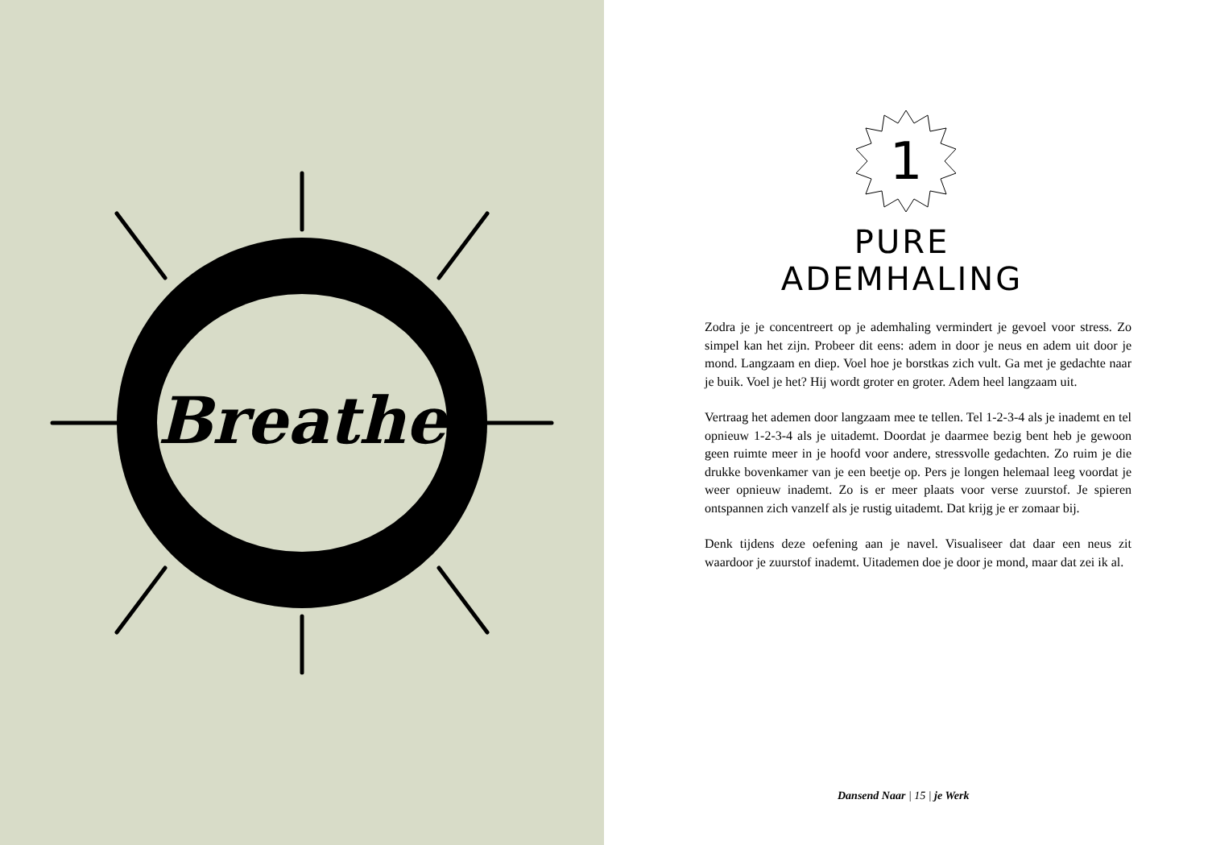Breathe
1
PURE ADEMHALING
Zodra je je concentreert op je ademhaling vermindert je gevoel voor stress. Zo simpel kan het zijn. Probeer dit eens: adem in door je neus en adem uit door je mond. Langzaam en diep. Voel hoe je borstkas zich vult. Ga met je gedachte naar je buik. Voel je het? Hij wordt groter en groter. Adem heel langzaam uit.
Vertraag het ademen door langzaam mee te tellen. Tel 1-2-3-4 als je inademt en tel opnieuw 1-2-3-4 als je uitademt. Doordat je daarmee bezig bent heb je gewoon geen ruimte meer in je hoofd voor andere, stressvolle gedachten. Zo ruim je die drukke bovenkamer van je een beetje op. Pers je longen helemaal leeg voordat je weer opnieuw inademt. Zo is er meer plaats voor verse zuurstof. Je spieren ontspannen zich vanzelf als je rustig uitademt. Dat krijg je er zomaar bij.
Denk tijdens deze oefening aan je navel. Visualiseer dat daar een neus zit waardoor je zuurstof inademt. Uitademen doe je door je mond, maar dat zei ik al.
Dansend Naar | 15 | je Werk